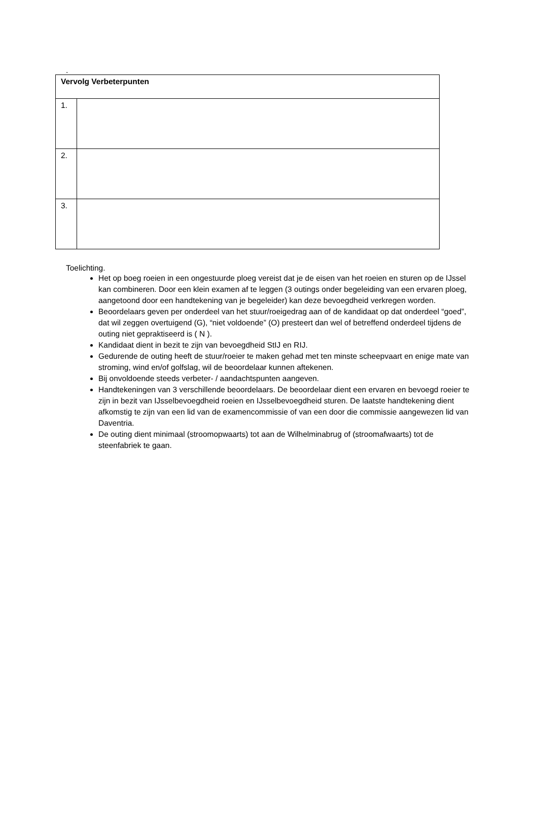.
| Vervolg Verbeterpunten | |
| 1. | |
| 2. | |
| 3. | |
Toelichting.
Het op boeg roeien in een ongestuurde ploeg vereist dat je de eisen van het roeien en sturen op de IJssel kan combineren. Door een klein examen af te leggen (3 outings onder begeleiding van een ervaren ploeg, aangetoond door een handtekening van je begeleider) kan deze bevoegdheid verkregen worden.
Beoordelaars geven per onderdeel van het stuur/roeigedrag aan of de kandidaat op dat onderdeel “goed”, dat wil zeggen overtuigend (G), “niet voldoende” (O) presteert dan wel of betreffend onderdeel tijdens de outing niet gepraktiseerd is ( N ).
Kandidaat dient in bezit te zijn van bevoegdheid StIJ en RIJ.
Gedurende de outing heeft de stuur/roeier te maken gehad met ten minste scheepvaart en enige mate van stroming, wind en/of golfslag, wil de beoordelaar kunnen aftekenen.
Bij onvoldoende steeds verbeter- / aandachtspunten aangeven.
Handtekeningen van 3 verschillende beoordelaars. De beoordelaar dient een ervaren en bevoegd roeier te zijn in bezit van IJsselbevoegdheid roeien en IJsselbevoegdheid sturen. De laatste handtekening dient afkomstig te zijn van een lid van de examencommissie of van een door die commissie aangewezen lid van Daventria.
De outing dient minimaal (stroomopwaarts) tot aan de Wilhelminabrug of (stroomafwaarts) tot de steenfabriek te gaan.